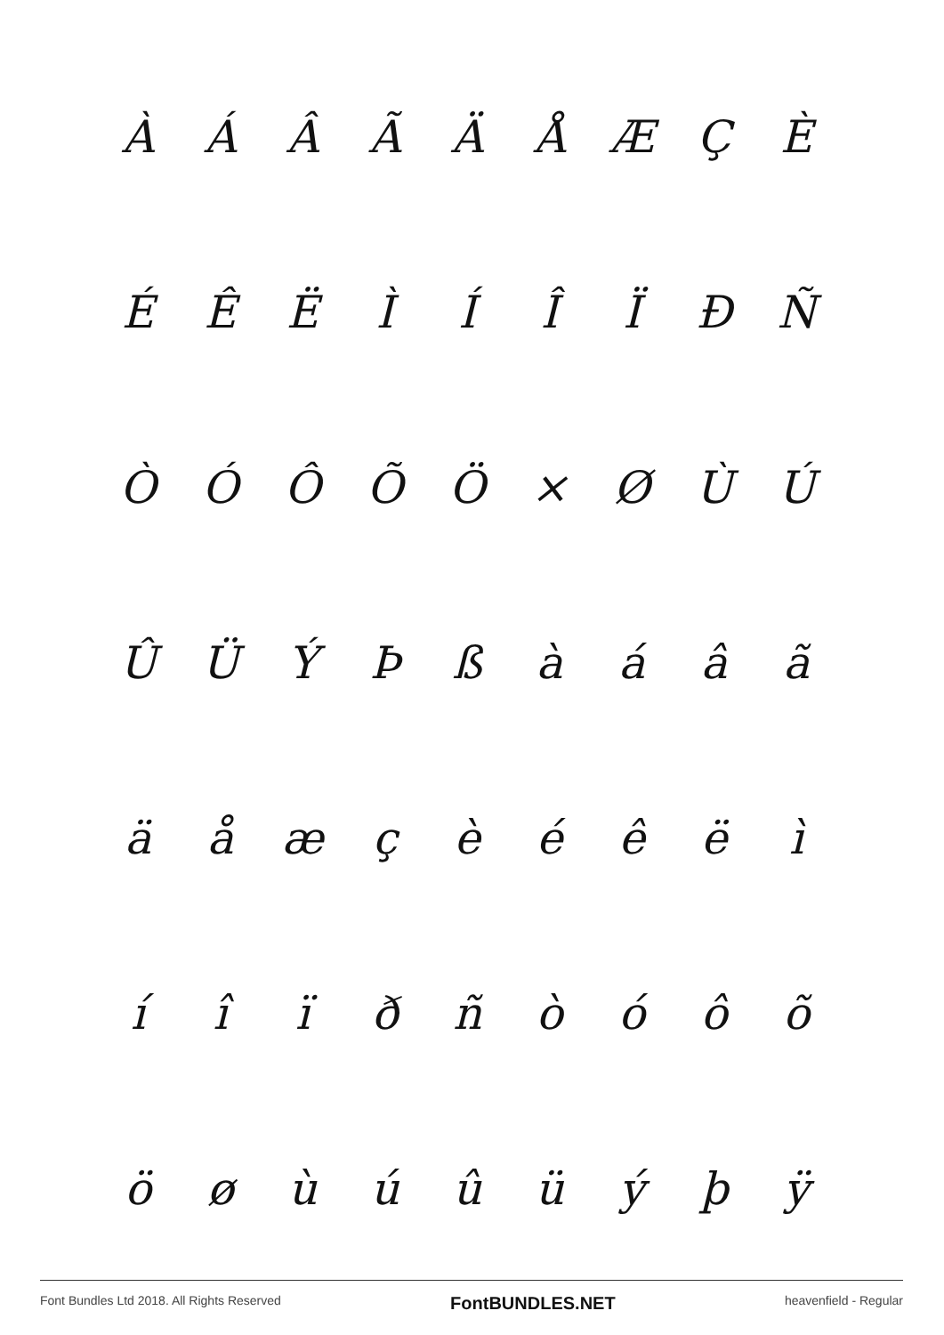À Á Â Ã Ä Å Æ Ç È
É Ê Ë Ì Í Î Ï Ð Ñ
Ò Ó Ô Õ Ö × Ø Ù Ú
Û Ü Ý Þ ß à á â ã
ä å æ ç è é ê ë ì
í î ï ð ñ ò ó ô õ
ö ø ù ú û ü ý þ ÿ
Font Bundles Ltd 2018. All Rights Reserved FontBUNDLES.NET heavenfield - Regular